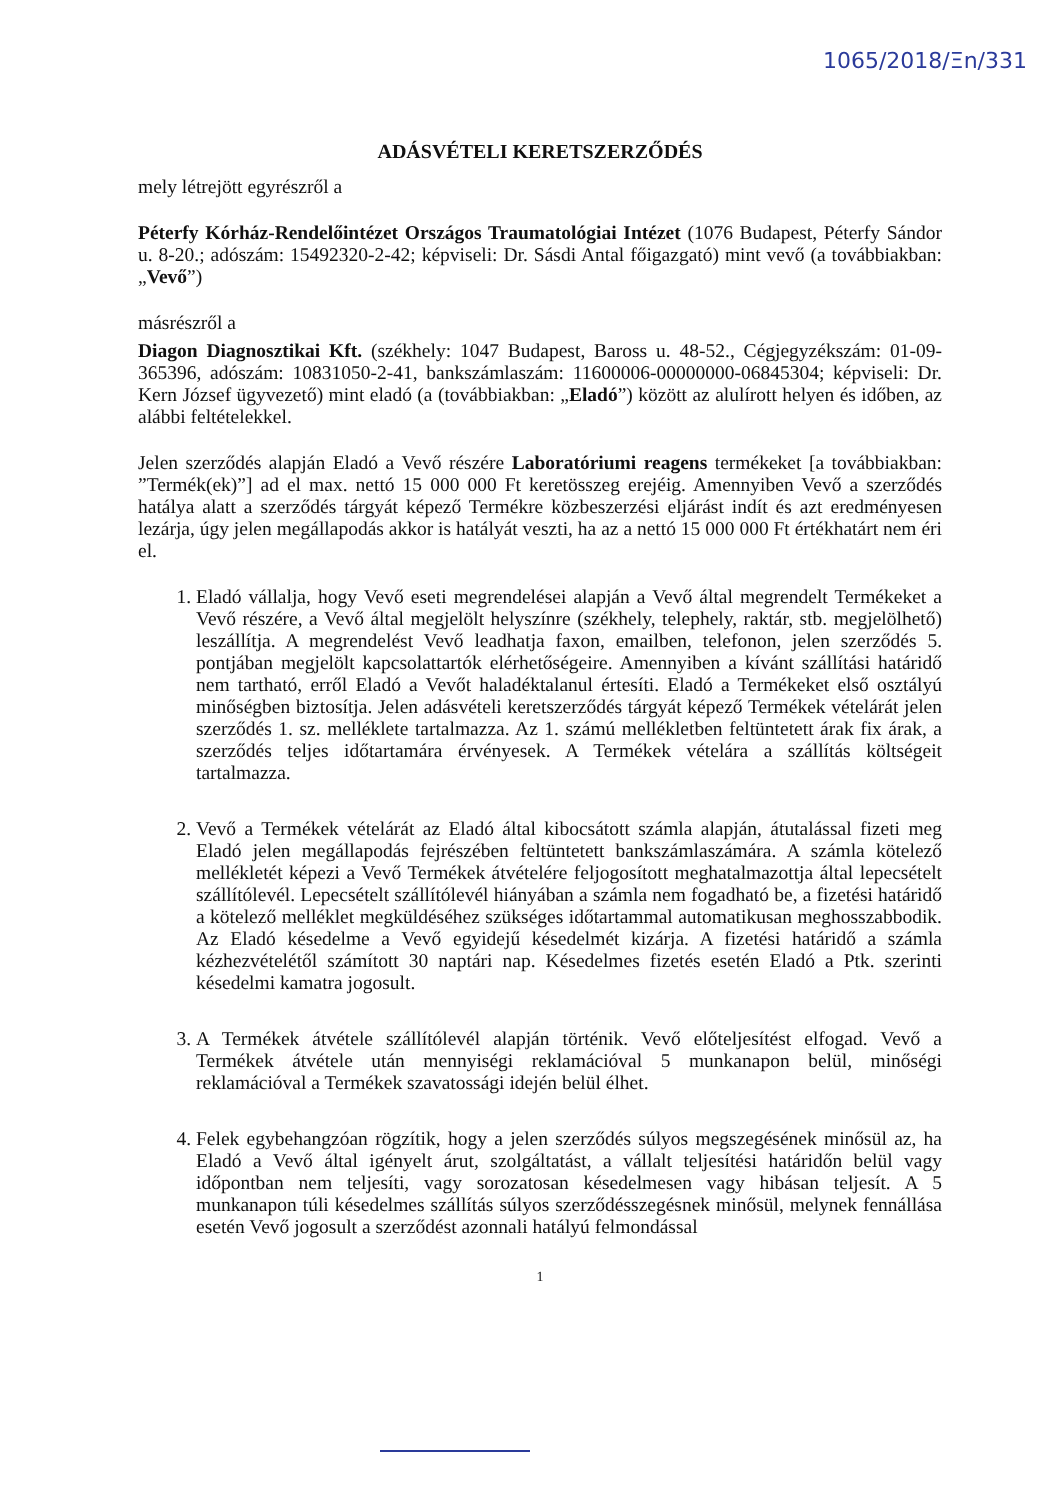1065/2018/Ξn/331
ADÁSVÉTELI KERETSZERZŐDÉS
mely létrejött egyrészről a
Péterfy Kórház-Rendelőintézet Országos Traumatológiai Intézet (1076 Budapest, Péterfy Sándor u. 8-20.; adószám: 15492320-2-42; képviseli: Dr. Sásdi Antal főigazgató) mint vevő (a továbbiakban: „Vevő”)
másrészről a
Diagon Diagnosztikai Kft. (székhely: 1047 Budapest, Baross u. 48-52., Cégjegyzékszám: 01-09-365396, adószám: 10831050-2-41, bankszámlaszám: 11600006-00000000-06845304; képviseli: Dr. Kern József ügyvezető) mint eladó (a (továbbiakban: „Eladó”) között az alulírott helyen és időben, az alábbi feltételekkel.
Jelen szerződés alapján Eladó a Vevő részére Laboratóriumi reagens termékeket [a továbbiakban: ”Termék(ek)”] ad el max. nettó 15 000 000 Ft keretösszeg erejéig. Amennyiben Vevő a szerződés hatálya alatt a szerződés tárgyát képező Termékre közbeszerzési eljárást indít és azt eredményesen lezárja, úgy jelen megállapodás akkor is hatályát veszti, ha az a nettó 15 000 000 Ft értékhatárt nem éri el.
1. Eladó vállalja, hogy Vevő eseti megrendelései alapján a Vevő által megrendelt Termékeket a Vevő részére, a Vevő által megjelölt helyszínre (székhely, telephely, raktár, stb. megjelölhető) leszállítja. A megrendelést Vevő leadhatja faxon, emailben, telefonon, jelen szerződés 5. pontjában megjelölt kapcsolattartók elérhetőségeire. Amennyiben a kívánt szállítási határidő nem tartható, erről Eladó a Vevőt haladéktalanul értesíti. Eladó a Termékeket első osztályú minőségben biztosítja. Jelen adásvételi keretszerződés tárgyát képező Termékek vételárát jelen szerződés 1. sz. melléklete tartalmazza. Az 1. számú mellékletben feltüntetett árak fix árak, a szerződés teljes időtartamára érvényesek. A Termékek vételára a szállítás költségeit tartalmazza.
2. Vevő a Termékek vételárát az Eladó által kibocsátott számla alapján, átutalással fizeti meg Eladó jelen megállapodás fejrészében feltüntetett bankszámlaszámára. A számla kötelező mellékletét képezi a Vevő Termékek átvételére feljogosított meghatalmazottja által lepecsételt szállítólevél. Lepecsételt szállítólevél hiányában a számla nem fogadható be, a fizetési határidő a kötelező melléklet megküldéséhez szükséges időtartammal automatikusan meghosszabbodik. Az Eladó késedelme a Vevő egyidejű késedelmét kizárja. A fizetési határidő a számla kézhezvételétől számított 30 naptári nap. Késedelmes fizetés esetén Eladó a Ptk. szerinti késedelmi kamatra jogosult.
3. A Termékek átvétele szállítólevél alapján történik. Vevő előteljesítést elfogad. Vevő a Termékek átvétele után mennyiségi reklamációval 5 munkanapon belül, minőségi reklamációval a Termékek szavatossági idején belül élhet.
4. Felek egybehangzóan rögzítik, hogy a jelen szerződés súlyos megszegésének minősül az, ha Eladó a Vevő által igényelt árut, szolgáltatást, a vállalt teljesítési határidőn belül vagy időpontban nem teljesíti, vagy sorozatosan késedelmesen vagy hibásan teljesít. A 5 munkanapon túli késedelmes szállítás súlyos szerződésszegésnek minősül, melynek fennállása esetén Vevő jogosult a szerződést azonnali hatályú felmondással
1